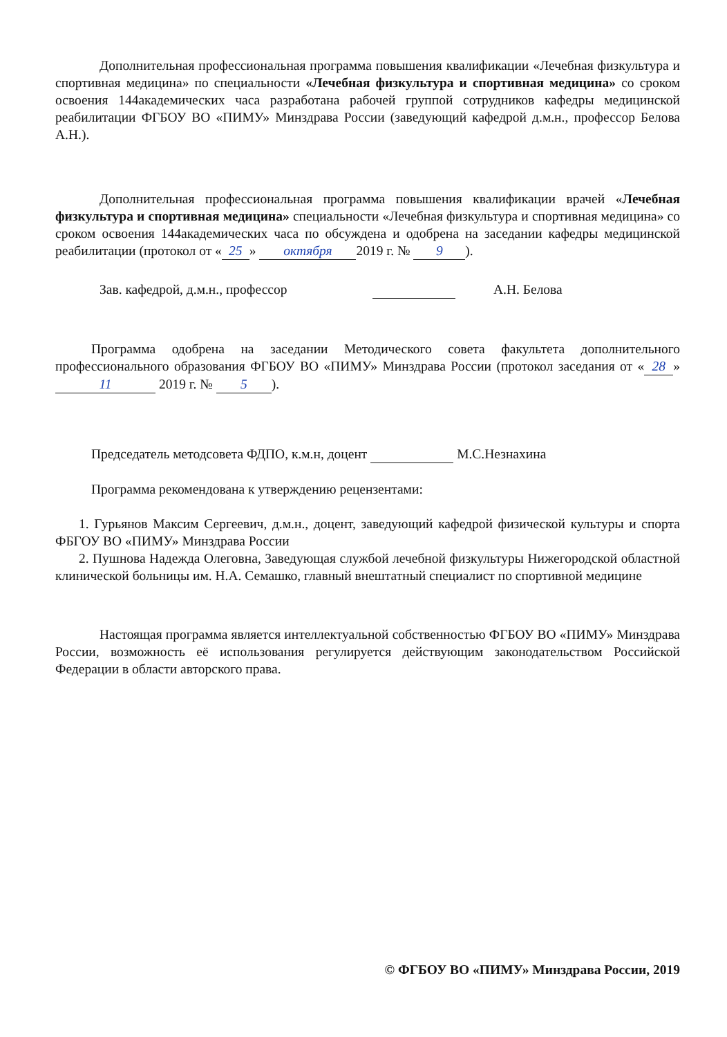Дополнительная профессиональная программа повышения квалификации «Лечебная физкультура и спортивная медицина» по специальности «Лечебная физкультура и спортивная медицина» со сроком освоения 144академических часа разработана рабочей группой сотрудников кафедры медицинской реабилитации ФГБОУ ВО «ПИМУ» Минздрава России (заведующий кафедрой д.м.н., профессор Белова А.Н.).
Дополнительная профессиональная программа повышения квалификации врачей «Лечебная физкультура и спортивная медицина» специальности «Лечебная физкультура и спортивная медицина» со сроком освоения 144академических часа по обсуждена и одобрена на заседании кафедры медицинской реабилитации (протокол от « 25 » октября 2019 г. № 9).
Зав. кафедрой, д.м.н., профессор А.Н. Белова
Программа одобрена на заседании Методического совета факультета дополнительного профессионального образования ФГБОУ ВО «ПИМУ» Минздрава России (протокол заседания от « 28 » 11 2019 г. № 5).
Председатель методсовета ФДПО, к.м.н, доцент М.С.Незнахина
Программа рекомендована к утверждению рецензентами:
1. Гурьянов Максим Сергеевич, д.м.н., доцент, заведующий кафедрой физической культуры и спорта ФБГОУ ВО «ПИМУ» Минздрава России
2. Пушнова Надежда Олеговна, Заведующая службой лечебной физкультуры Нижегородской областной клинической больницы им. Н.А. Семашко, главный внештатный специалист по спортивной медицине
Настоящая программа является интеллектуальной собственностью ФГБОУ ВО «ПИМУ» Минздрава России, возможность её использования регулируется действующим законодательством Российской Федерации в области авторского права.
© ФГБОУ ВО «ПИМУ» Минздрава России, 2019